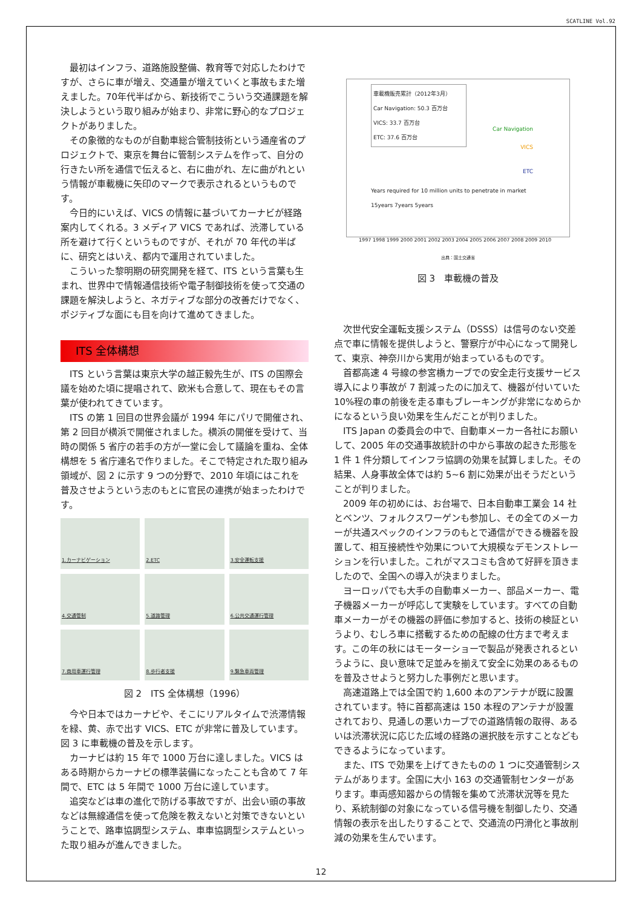SCATLINE Vol.92
最初はインフラ、道路施設整備、教育等で対応したわけですが、さらに車が増え、交通量が増えていくと事故もまた増えました。70年代半ばから、新技術でこういう交通課題を解決しようという取り組みが始まり、非常に野心的なプロジェクトがありました。
その象徴的なものが自動車総合管制技術という通産省のプロジェクトで、東京を舞台に管制システムを作って、自分の行きたい所を通信で伝えると、右に曲がれ、左に曲がれという情報が車載機に矢印のマークで表示されるというものです。
今日的にいえば、VICS の情報に基づいてカーナビが経路案内してくれる。3 メディア VICS であれば、渋滞している所を避けて行くというものですが、それが 70 年代の半ばに、研究とはいえ、都内で運用されていました。
こういった黎明期の研究開発を経て、ITS という言葉も生まれ、世界中で情報通信技術や電子制御技術を使って交通の課題を解決しようと、ネガティブな部分の改善だけでなく、ポジティブな面にも目を向けて進めてきました。
ITS 全体構想
ITS という言葉は東京大学の越正毅先生が、ITS の国際会議を始めた頃に提唱されて、欧米も合意して、現在もその言葉が使われてきています。
ITS の第 1 回目の世界会議が 1994 年にパリで開催され、第 2 回目が横浜で開催されました。横浜の開催を受けて、当時の関係 5 省庁の若手の方が一堂に会して議論を重ね、全体構想を 5 省庁連名で作りました。そこで特定された取り組み領域が、図 2 に示す 9 つの分野で、2010 年頃にはこれを普及させようという志のもとに官民の連携が始まったわけです。
1.カーナビゲーション
2.ETC
3.安全運転支援
4.交通管制
5.道路管理
6.公共交通運行管理
7.商用車運行管理
8.歩行者支援
9.緊急車両管理
図 2　ITS 全体構想（1996）
今や日本ではカーナビや、そこにリアルタイムで渋滞情報を緑、黄、赤で出す VICS、ETC が非常に普及しています。図 3 に車載機の普及を示します。
カーナビは約 15 年で 1000 万台に達しました。VICS はある時期からカーナビの標準装備になったことも含めて 7 年間で、ETC は 5 年間で 1000 万台に達しています。
追突などは車の進化で防げる事故ですが、出会い頭の事故などは無線通信を使って危険を教えないと対策できないということで、路車協調型システム、車車協調型システムといった取り組みが進んできました。
車載機販売累計（2012年3月）
Car Navigation: 50.3 百万台
VICS: 33.7 百万台
ETC: 37.6 百万台
Years required for 10 million units to penetrate in market　15years 7years 5years
Car Navigation
VICS
ETC
1997 1998 1999 2000 2001 2002 2003 2004 2005 2006 2007 2008 2009 2010
出典：国土交通省
図 3　車載機の普及
次世代安全運転支援システム（DSSS）は信号のない交差点で車に情報を提供しようと、警察庁が中心になって開発して、東京、神奈川から実用が始まっているものです。
首都高速 4 号線の参宮橋カーブでの安全走行支援サービス導入により事故が 7 割減ったのに加えて、機器が付いていた 10%程の車の前後を走る車もブレーキングが非常になめらかになるという良い効果を生んだことが判りました。
ITS Japan の委員会の中で、自動車メーカー各社にお願いして、2005 年の交通事故統計の中から事故の起きた形態を 1 件 1 件分類してインフラ協調の効果を試算しました。その結果、人身事故全体では約 5~6 割に効果が出そうだということが判りました。
2009 年の初めには、お台場で、日本自動車工業会 14 社とベンツ、フォルクスワーゲンも参加し、その全てのメーカーが共通スペックのインフラのもとで通信ができる機器を設置して、相互接続性や効果について大規模なデモンストレーションを行いました。これがマスコミも含めて好評を頂きましたので、全国への導入が決まりました。
ヨーロッパでも大手の自動車メーカー、部品メーカー、電子機器メーカーが呼応して実験をしています。すべての自動車メーカーがその機器の評価に参加すると、技術の検証というより、むしろ車に搭載するための配線の仕方まで考えます。この年の秋にはモーターショーで製品が発表されるというように、良い意味で足並みを揃えて安全に効果のあるものを普及させようと努力した事例だと思います。
高速道路上では全国で約 1,600 本のアンテナが既に設置されています。特に首都高速は 150 本程のアンテナが設置されており、見通しの悪いカーブでの道路情報の取得、あるいは渋滞状況に応じた広域の経路の選択肢を示すことなどもできるようになっています。
また、ITS で効果を上げてきたものの 1 つに交通管制システムがあります。全国に大小 163 の交通管制センターがあります。車両感知器からの情報を集めて渋滞状況等を見たり、系統制御の対象になっている信号機を制御したり、交通情報の表示を出したりすることで、交通流の円滑化と事故削減の効果を生んでいます。
12